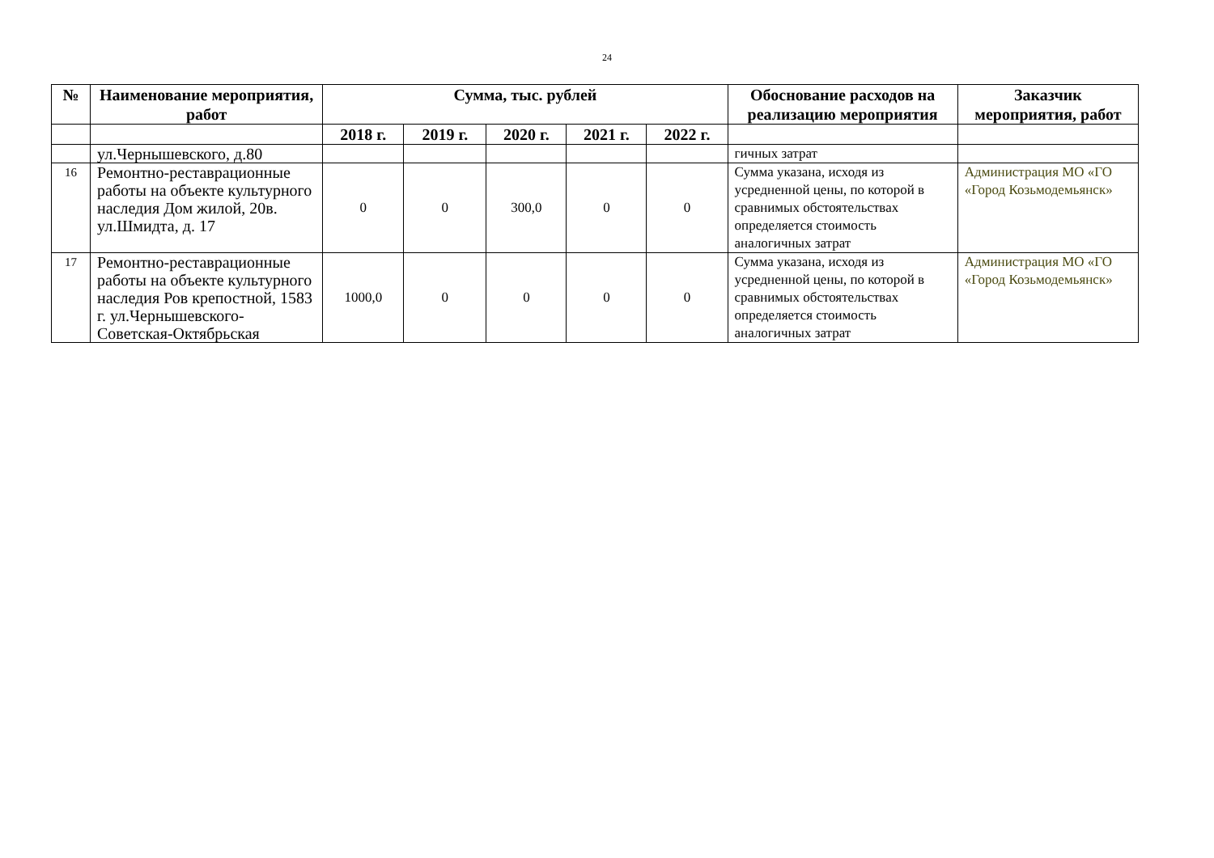24
| № | Наименование мероприятия, работ | Сумма, тыс. рублей | | | | | Обоснование расходов на реализацию мероприятия | Заказчик мероприятия, работ |
| --- | --- | --- | --- | --- | --- | --- | --- | --- |
| | | 2018 г. | 2019 г. | 2020 г. | 2021 г. | 2022 г. | | |
| | ул.Чернышевского, д.80 | | | | | | гичных затрат | |
| 16 | Ремонтно-реставрационные работы на объекте культурного наследия Дом жилой, 20в. ул.Шмидта, д. 17 | 0 | 0 | 300,0 | 0 | 0 | Сумма указана, исходя из усредненной цены, по которой в сравнимых обстоятельствах определяется стоимость аналогичных затрат | Администрация МО «ГО «Город Козьмодемьянск» |
| 17 | Ремонтно-реставрационные работы на объекте культурного наследия Ров крепостной, 1583 г. ул.Чернышевского-Советская-Октябрьская | 1000,0 | 0 | 0 | 0 | 0 | Сумма указана, исходя из усредненной цены, по которой в сравнимых обстоятельствах определяется стоимость аналогичных затрат | Администрация МО «ГО «Город Козьмодемьянск» |